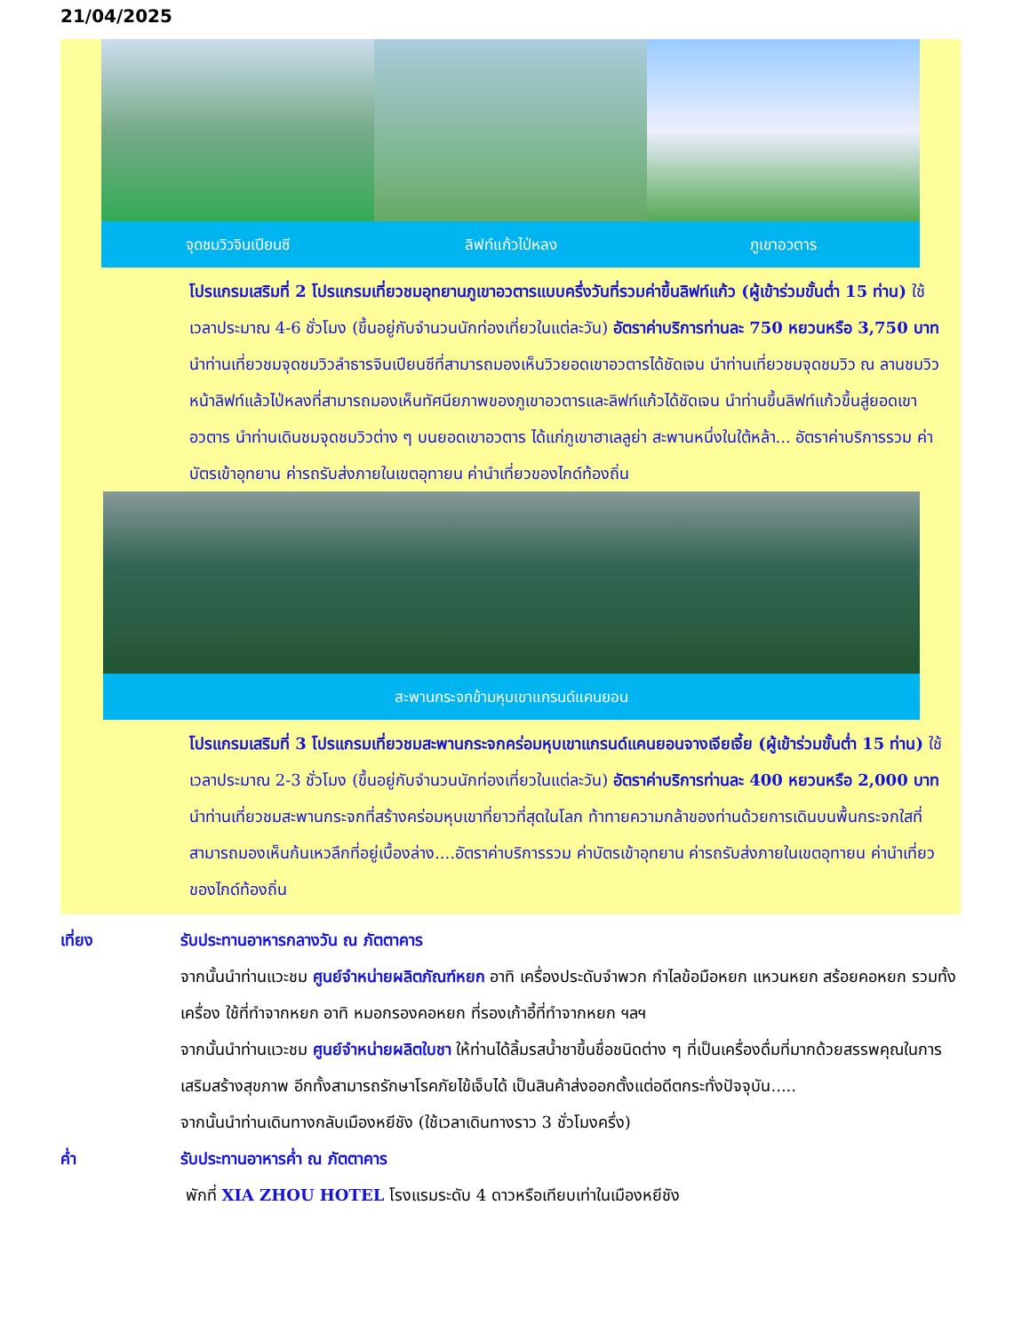21/04/2025
จุดชมวิวจินเปียนซี ลิฟท์แก้วไป่หลง ภูเขาอวตาร
โปรแกรมเสริมที่ 2 โปรแกรมเที่ยวชมอุทยานภูเขาอวตารแบบครึ่งวันที่รวมค่าขึ้นลิฟท์แก้ว (ผู้เข้าร่วมขั้นต่ำ 15 ท่าน) ใช้เวลาประมาณ 4-6 ชั่วโมง (ขึ้นอยู่กับจำนวนนักท่องเที่ยวในแต่ละวัน) อัตราค่าบริการท่านละ 750 หยวนหรือ 3,750 บาท นำท่านเที่ยวชมจุดชมวิวลำธารจินเปียนซีที่สามารถมองเห็นวิวยอดเขาอวตารได้ชัดเจน นำท่านเที่ยวชมจุดชมวิว ณ ลานชมวิวหน้าลิฟท์แล้วไป่หลงที่สามารถมองเห็นทัศนียภาพของภูเขาอวตารและลิฟท์แก้วได้ชัดเจน นำท่านขึ้นลิฟท์แก้วขึ้นสู่ยอดเขาอวตาร นำท่านเดินชมจุดชมวิวต่าง ๆ บนยอดเขาอวตาร ได้แก่ภูเขาฮาเลลูย่า สะพานหนึ่งในใต้หล้า... อัตราค่าบริการรวม ค่าบัตรเข้าอุทยาน ค่ารถรับส่งภายในเขตอุทายน ค่านำเที่ยวของไกด์ท้องถิ่น
สะพานกระจกข้ามหุบเขาแกรนด์แคนยอน
โปรแกรมเสริมที่ 3 โปรแกรมเที่ยวชมสะพานกระจกคร่อมหุบเขาแกรนด์แคนยอนจางเจียเจี้ย (ผู้เข้าร่วมขั้นต่ำ 15 ท่าน) ใช้เวลาประมาณ 2-3 ชั่วโมง (ขึ้นอยู่กับจำนวนนักท่องเที่ยวในแต่ละวัน) อัตราค่าบริการท่านละ 400 หยวนหรือ 2,000 บาท นำท่านเที่ยวชมสะพานกระจกที่สร้างคร่อมหุบเขาที่ยาวที่สุดในโลก ท้าทายความกล้าของท่านด้วยการเดินบนพื้นกระจกใสที่สามารถมองเห็นก้นเหวลึกที่อยู่เบื้องล่าง....อัตราค่าบริการรวม ค่าบัตรเข้าอุทยาน ค่ารถรับส่งภายในเขตอุทายน ค่านำเที่ยวของไกด์ท้องถิ่น
เที่ยง รับประทานอาหารกลางวัน ณ ภัตตาคาร
จากนั้นนำท่านแวะชม ศูนย์จำหน่ายผลิตภัณฑ์หยก อาทิ เครื่องประดับจำพวก กำไลข้อมือหยก แหวนหยก สร้อยคอหยก รวมทั้งเครื่อง ใช้ที่ทำจากหยก อาทิ หมอกรองคอหยก ที่รองเก้าอี้ที่ทำจากหยก ฯลฯ
จากนั้นนำท่านแวะชม ศูนย์จำหน่ายผลิตใบชา ให้ท่านได้ลิ้มรสน้ำชาขึ้นชื่อชนิดต่าง ๆ ที่เป็นเครื่องดื่มที่มากด้วยสรรพคุณในการเสริมสร้างสุขภาพ อีกทั้งสามารถรักษาโรคภัยไข้เจ็บได้ เป็นสินค้าส่งออกตั้งแต่อดีตกระทั่งปัจจุบัน.....
จากนั้นนำท่านเดินทางกลับเมืองหยีชัง (ใช้เวลาเดินทางราว 3 ชั่วโมงครึ่ง)
ค่ำ รับประทานอาหารค่ำ ณ ภัตตาคาร
พักที่ XIA ZHOU HOTEL โรงแรมระดับ 4 ดาวหรือเทียบเท่าในเมืองหยีชัง